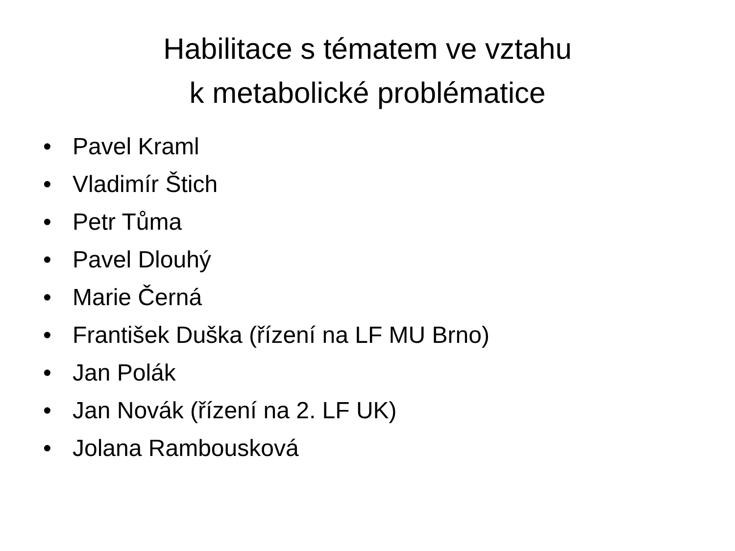Habilitace s tématem ve vztahu
k metabolické problématice
• Pavel Kraml
• Vladimír Štich
• Petr Tůma
• Pavel Dlouhý
• Marie Černá
• František Duška (řízení na LF MU Brno)
• Jan Polák
• Jan Novák (řízení na 2. LF UK)
• Jolana Rambousková